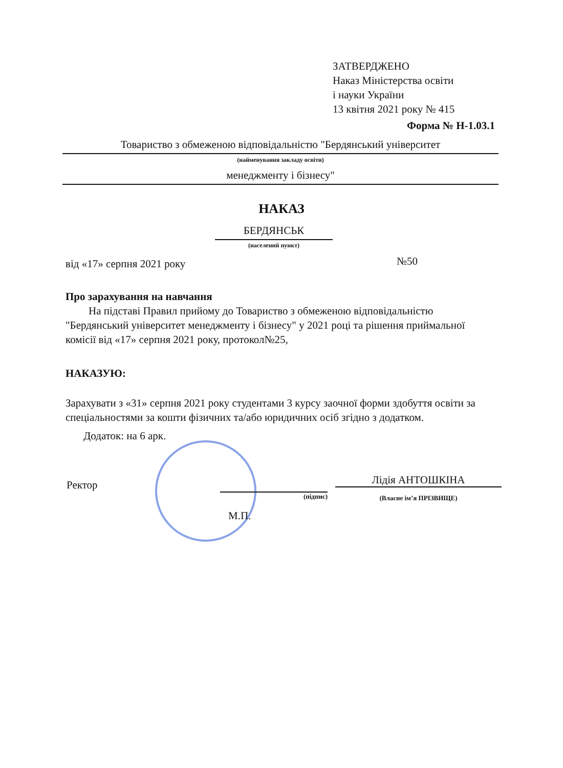ЗАТВЕРДЖЕНО
Наказ Міністерства освіти
і науки України
13 квітня 2021 року № 415
Форма № Н-1.03.1
Товариство з обмеженою відповідальністю "Бердянський університет
(найменування закладу освіти)
менеджменту і бізнесу"
НАКАЗ
БЕРДЯНСЬК
(населений пункт)
від «17» серпня 2021 року №50
Про зарахування на навчання
На підставі Правил прийому до Товариство з обмеженою відповідальністю "Бердянський університет менеджменту і бізнесу" у 2021 році та рішення приймальної комісії від «17» серпня 2021 року, протокол№25,
НАКАЗУЮ:
Зарахувати з «31» серпня 2021 року студентами 3 курсу заочної форми здобуття освіти за спеціальностями за кошти фізичних та/або юридичних осіб згідно з додатком.
Додаток: на 6 арк.
Ректор Лідія АНТОШКІНА
(підпис) (Власне ім’я ПРІЗВИЩЕ)
М.П.